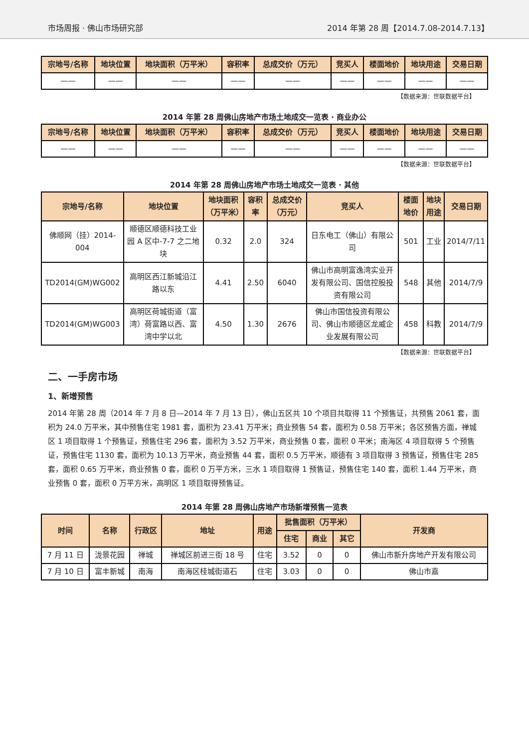市场周报 · 佛山市场研究部 2014 年第 28 周【2014.7.08-2014.7.13】
| 宗地号/名称 | 地块位置 | 地块面积（万平米） | 容积率 | 总成交价（万元） | 竞买人 | 楼面地价 | 地块用途 | 交易日期 |
| --- | --- | --- | --- | --- | --- | --- | --- | --- |
| —— | —— | —— | —— | —— | —— | —— | —— | —— |
【数据来源：世联数据平台】
2014 年第 28 周佛山房地产市场土地成交一览表 · 商业办公
| 宗地号/名称 | 地块位置 | 地块面积（万平米） | 容积率 | 总成交价（万元） | 竞买人 | 楼面地价 | 地块用途 | 交易日期 |
| --- | --- | --- | --- | --- | --- | --- | --- | --- |
| —— | —— | —— | —— | —— | —— | —— | —— | —— |
【数据来源：世联数据平台】
2014 年第 28 周佛山房地产市场土地成交一览表 · 其他
| 宗地号/名称 | 地块位置 | 地块面积（万平米） | 容积率 | 总成交价（万元） | 竞买人 | 楼面地价 | 地块用途 | 交易日期 |
| --- | --- | --- | --- | --- | --- | --- | --- | --- |
| 佛顺网（挂）2014-004 | 顺德区顺德科技工业园 A 区中-7-7 之二地块 | 0.32 | 2.0 | 324 | 日东电工（佛山）有限公司 | 501 | 工业 | 2014/7/11 |
| TD2014(GM)WG002 | 高明区西江新城沿江路以东 | 4.41 | 2.50 | 6040 | 佛山市高明富逸湾实业开发有限公司、国信控股投资有限公司 | 548 | 其他 | 2014/7/9 |
| TD2014(GM)WG003 | 高明区荷城街道（富湾）荷富路以西、富湾中学以北 | 4.50 | 1.30 | 2676 | 佛山市国信投资有限公司、佛山市顺德区龙威企业发展有限公司 | 458 | 科教 | 2014/7/9 |
【数据来源：世联数据平台】
二、一手房市场
1、新增预售
2014 年第 28 周（2014 年 7 月 8 日—2014 年 7 月 13 日），佛山五区共 10 个项目共取得 11 个预售证，共预售 2061 套，面积为 24.0 万平米，其中预售住宅 1981 套，面积为 23.41 万平米；商业预售 54 套，面积为 0.58 万平米；各区预售方面，禅城区 1 项目取得 1 个预售证，预售住宅 296 套，面积为 3.52 万平米，商业预售 0 套，面积 0 平米；南海区 4 项目取得 5 个预售证，预售住宅 1130 套，面积为 10.13 万平米，商业预售 44 套，面积 0.5 万平米，顺德有 3 项目取得 3 预售证，预售住宅 285 套，面积 0.65 万平米，商业预售 0 套，面积 0 万平方米，三水 1 项目取得 1 预售证，预售住宅 140 套，面积 1.44 万平米，商业预售 0 套，面积 0 万平方米，高明区 1 项目取得预售证。
2014 年第 28 周佛山房地产市场新增预售一览表
| 时间 | 名称 | 行政区 | 地址 | 用途 | 批售面积（万平米） | | | 开发商 |
| --- | --- | --- | --- | --- | --- | --- | --- | --- |
| | | | | | 住宅 | 商业 | 其它 | |
| 7 月 11 日 | 泷景花园 | 禅城 | 禅城区前进三街 18 号 | 住宅 | 3.52 | 0 | 0 | 佛山市新升房地产开发有限公司 |
| 7 月 10 日 | 富丰新城 | 南海 | 南海区桂城街道石 | 住宅 | 3.03 | 0 | 0 | 佛山市嘉 |